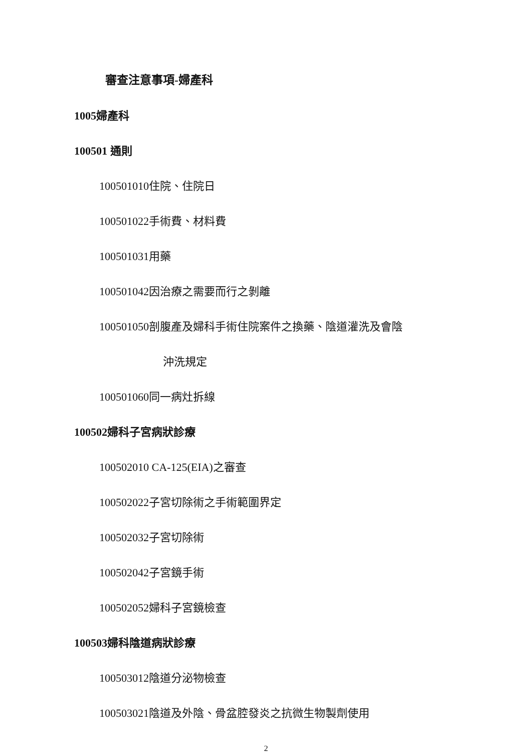審查注意事項-婦產科
1005婦產科
100501 通則
100501010住院、住院日
100501022手術費、材料費
100501031用藥
100501042因治療之需要而行之剝離
100501050剖腹產及婦科手術住院案件之換藥、陰道灌洗及會陰
沖洗規定
100501060同一病灶拆線
100502婦科子宮病狀診療
100502010 CA-125(EIA)之審查
100502022子宮切除術之手術範圍界定
100502032子宮切除術
100502042子宮鏡手術
100502052婦科子宮鏡檢查
100503婦科陰道病狀診療
100503012陰道分泌物檢查
100503021陰道及外陰、骨盆腔發炎之抗微生物製劑使用
2